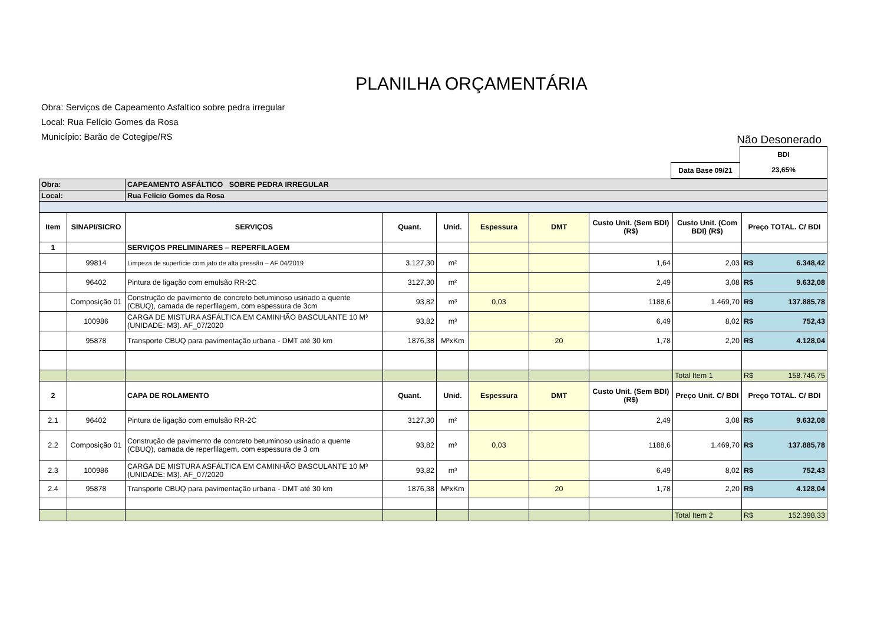PLANILHA ORÇAMENTÁRIA
Obra: Serviços de Capeamento Asfaltico sobre pedra irregular
Local: Rua Felício Gomes da Rosa
Município: Barão de Cotegipe/RS
Não Desonerado
| | BDI |
| Data Base 09/21 | 23,65% |
| Obra: | | CAPEAMENTO ASFÁLTICO SOBRE PEDRA IRREGULAR | | | | | | | |
| Local: | | Rua Felício Gomes da Rosa | | | | | | | |
| Item | SINAPI/SICRO | SERVIÇOS | Quant. | Unid. | Espessura | DMT | Custo Unit. (Sem BDI) (R$) | Custo Unit. (Com BDI) (R$) | Preço TOTAL. C/ BDI |
| 1 | | SERVIÇOS PRELIMINARES – REPERFILAGEM | | | | | | | |
| | 99814 | Limpeza de superfície com jato de alta pressão – AF 04/2019 | 3.127,30 | m² | | | 1,64 | 2,03 | R$ 6.348,42 |
| | 96402 | Pintura de ligação com emulsão RR-2C | 3127,30 | m² | | | 2,49 | 3,08 | R$ 9.632,08 |
| | Composição 01 | Construção de pavimento de concreto betuminoso usinado a quente (CBUQ), camada de reperfilagem, com espessura de 3cm | 93,82 | m³ | 0,03 | | 1188,6 | 1.469,70 | R$ 137.885,78 |
| | 100986 | CARGA DE MISTURA ASFÁLTICA EM CAMINHÃO BASCULANTE 10 M³ (UNIDADE: M3). AF_07/2020 | 93,82 | m³ | | | 6,49 | 8,02 | R$ 752,43 |
| | 95878 | Transporte CBUQ para pavimentação urbana - DMT até 30 km | 1876,38 | M³xKm | | 20 | 1,78 | 2,20 | R$ 4.128,04 |
| | | | | | | | | Total Item 1 | R$ 158.746,75 |
| 2 | | CAPA DE ROLAMENTO | Quant. | Unid. | Espessura | DMT | Custo Unit. (Sem BDI) (R$) | Preço Unit. C/ BDI | Preço TOTAL. C/ BDI |
| 2.1 | 96402 | Pintura de ligação com emulsão RR-2C | 3127,30 | m² | | | 2,49 | 3,08 | R$ 9.632,08 |
| 2.2 | Composição 01 | Construção de pavimento de concreto betuminoso usinado a quente (CBUQ), camada de reperfilagem, com espessura de 3 cm | 93,82 | m³ | 0,03 | | 1188,6 | 1.469,70 | R$ 137.885,78 |
| 2.3 | 100986 | CARGA DE MISTURA ASFÁLTICA EM CAMINHÃO BASCULANTE 10 M³ (UNIDADE: M3). AF_07/2020 | 93,82 | m³ | | | 6,49 | 8,02 | R$ 752,43 |
| 2.4 | 95878 | Transporte CBUQ para pavimentação urbana - DMT até 30 km | 1876,38 | M³xKm | | 20 | 1,78 | 2,20 | R$ 4.128,04 |
| | | | | | | | | Total Item 2 | R$ 152.398,33 |